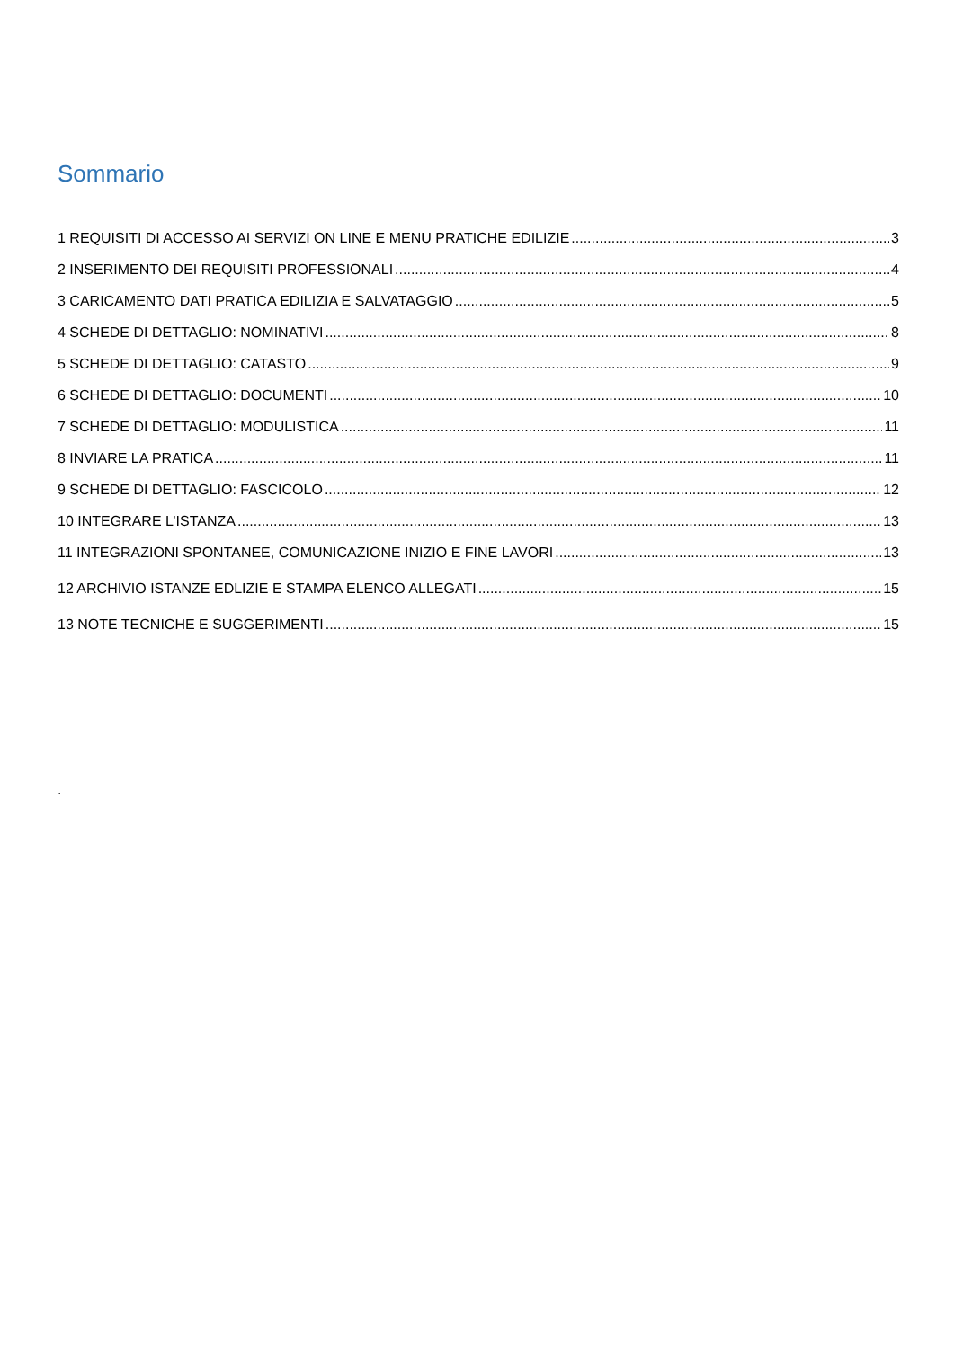Sommario
1 REQUISITI DI ACCESSO AI SERVIZI ON LINE E MENU PRATICHE EDILIZIE 3
2 INSERIMENTO DEI REQUISITI PROFESSIONALI 4
3 CARICAMENTO DATI PRATICA EDILIZIA E SALVATAGGIO 5
4 SCHEDE DI DETTAGLIO: NOMINATIVI 8
5 SCHEDE DI DETTAGLIO: CATASTO 9
6 SCHEDE DI DETTAGLIO: DOCUMENTI 10
7 SCHEDE DI DETTAGLIO: MODULISTICA 11
8 INVIARE LA PRATICA 11
9 SCHEDE DI DETTAGLIO: FASCICOLO 12
10 INTEGRARE L’ISTANZA 13
11 INTEGRAZIONI SPONTANEE, COMUNICAZIONE INIZIO E FINE LAVORI 13
12 ARCHIVIO ISTANZE EDLIZIE E STAMPA ELENCO ALLEGATI 15
13 NOTE TECNICHE E SUGGERIMENTI 15
.